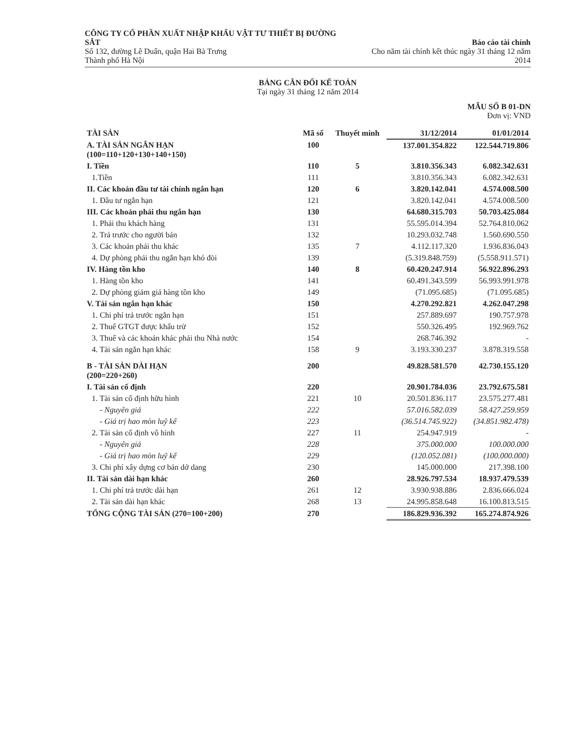CÔNG TY CỔ PHẦN XUẤT NHẬP KHẨU VẬT TƯ THIẾT BỊ ĐƯỜNG SẮT
Số 132, đường Lê Duẩn, quận Hai Bà Trưng
Thành phố Hà Nội
Báo cáo tài chính
Cho năm tài chính kết thúc ngày 31 tháng 12 năm 2014
BẢNG CÂN ĐỐI KẾ TOÁN
Tại ngày 31 tháng 12 năm 2014
MẪU SỐ B 01-DN
Đơn vị: VND
| TÀI SẢN | Mã số | Thuyết minh | 31/12/2014 | 01/01/2014 |
| --- | --- | --- | --- | --- |
| A. TÀI SẢN NGẮN HẠN (100=110+120+130+140+150) | 100 | | 137.001.354.822 | 122.544.719.806 |
| I. Tiền | 110 | 5 | 3.810.356.343 | 6.082.342.631 |
| 1.Tiền | 111 | | 3.810.356.343 | 6.082.342.631 |
| II. Các khoản đầu tư tài chính ngắn hạn | 120 | 6 | 3.820.142.041 | 4.574.008.500 |
| 1. Đầu tư ngắn hạn | 121 | | 3.820.142.041 | 4.574.008.500 |
| III. Các khoản phải thu ngắn hạn | 130 | | 64.680.315.703 | 50.703.425.084 |
| 1. Phải thu khách hàng | 131 | | 55.595.014.394 | 52.764.810.062 |
| 2. Trả trước cho người bán | 132 | | 10.293.032.748 | 1.560.690.550 |
| 3. Các khoản phải thu khác | 135 | 7 | 4.112.117.320 | 1.936.836.043 |
| 4. Dự phòng phải thu ngắn hạn khó đòi | 139 | | (5.319.848.759) | (5.558.911.571) |
| IV. Hàng tồn kho | 140 | 8 | 60.420.247.914 | 56.922.896.293 |
| 1. Hàng tồn kho | 141 | | 60.491.343.599 | 56.993.991.978 |
| 2. Dự phòng giảm giá hàng tồn kho | 149 | | (71.095.685) | (71.095.685) |
| V. Tài sản ngắn hạn khác | 150 | | 4.270.292.821 | 4.262.047.298 |
| 1. Chi phí trả trước ngắn hạn | 151 | | 257.889.697 | 190.757.978 |
| 2. Thuế GTGT được khấu trừ | 152 | | 550.326.495 | 192.969.762 |
| 3. Thuế và các khoản khác phải thu Nhà nước | 154 | | 268.746.392 | - |
| 4. Tài sản ngắn hạn khác | 158 | 9 | 3.193.330.237 | 3.878.319.558 |
| B - TÀI SẢN DÀI HẠN (200=220+260) | 200 | | 49.828.581.570 | 42.730.155.120 |
| I. Tài sản cố định | 220 | | 20.901.784.036 | 23.792.675.581 |
| 1. Tài sản cố định hữu hình | 221 | 10 | 20.501.836.117 | 23.575.277.481 |
| - Nguyên giá | 222 | | 57.016.582.039 | 58.427.259.959 |
| - Giá trị hao mòn luỹ kế | 223 | | (36.514.745.922) | (34.851.982.478) |
| 2. Tài sản cố định vô hình | 227 | 11 | 254.947.919 | - |
| - Nguyên giá | 228 | | 375.000.000 | 100.000.000 |
| - Giá trị hao mòn luỹ kế | 229 | | (120.052.081) | (100.000.000) |
| 3. Chi phí xây dựng cơ bản dở dang | 230 | | 145.000.000 | 217.398.100 |
| II. Tài sản dài hạn khác | 260 | | 28.926.797.534 | 18.937.479.539 |
| 1. Chi phí trả trước dài hạn | 261 | 12 | 3.930.938.886 | 2.836.666.024 |
| 2. Tài sản dài hạn khác | 268 | 13 | 24.995.858.648 | 16.100.813.515 |
| TỔNG CỘNG TÀI SẢN (270=100+200) | 270 | | 186.829.936.392 | 165.274.874.926 |